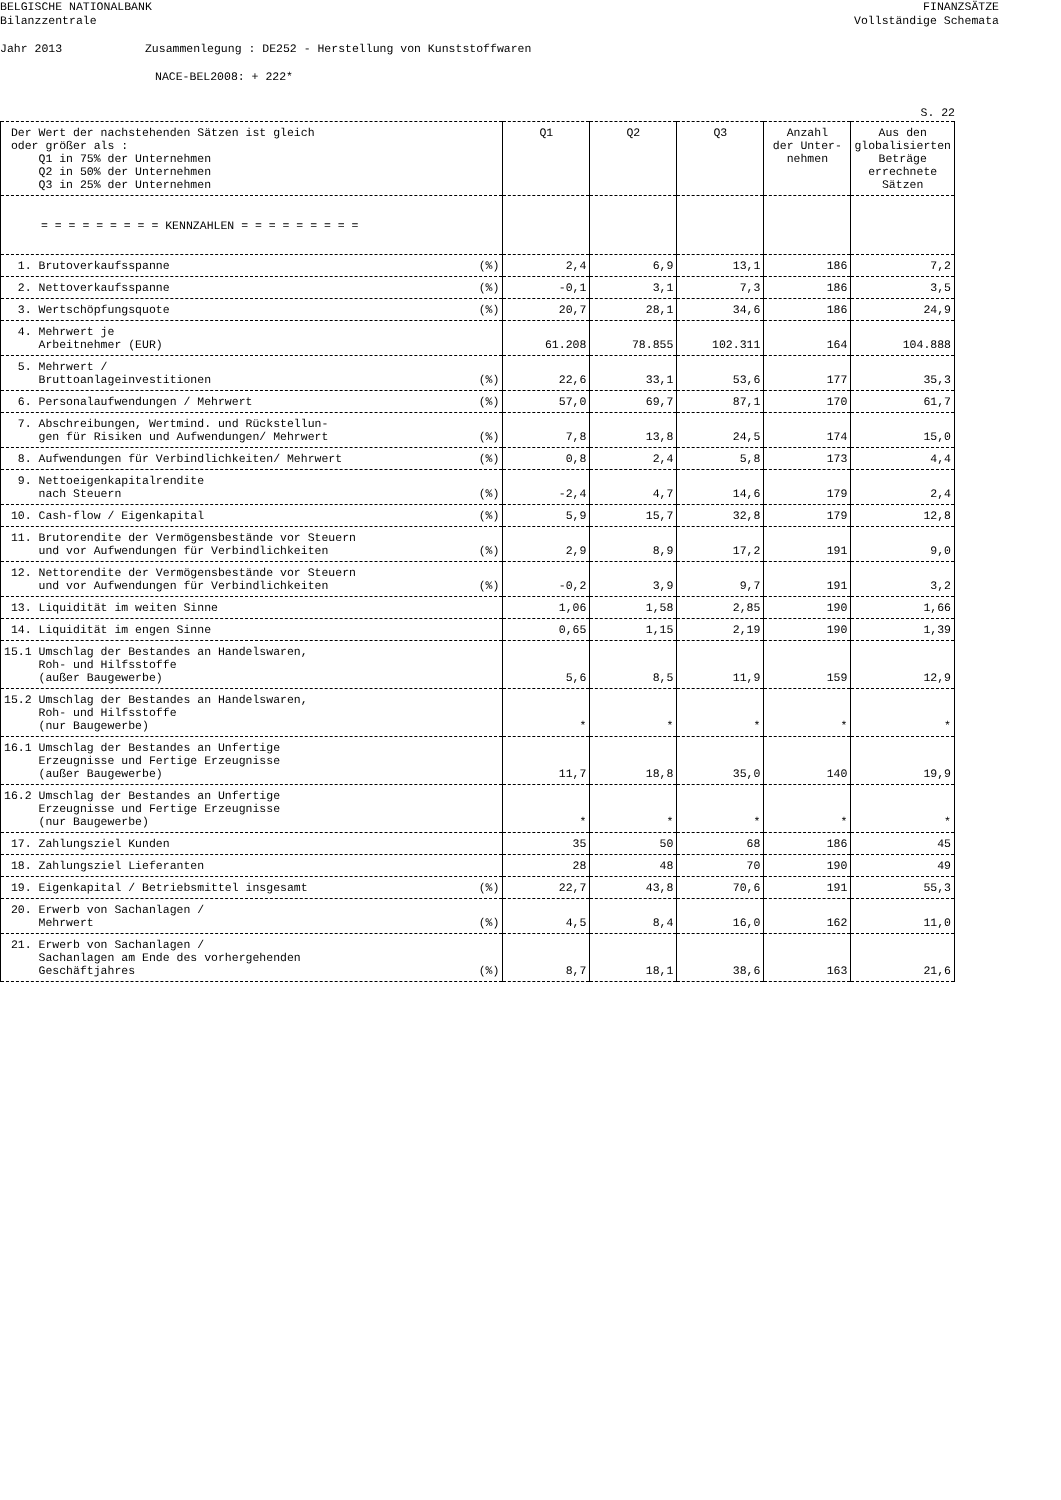BELGISCHE NATIONALBANK
Bilanzzentrale
FINANZSÄTZE
Vollständige Schemata
Jahr 2013 Zusammenlegung : DE252 - Herstellung von Kunststoffwaren
NACE-BEL2008: + 222*
S. 22
| Der Wert der nachstehenden Sätzen ist gleich oder größer als : Q1 in 75% der Unternehmen Q2 in 50% der Unternehmen Q3 in 25% der Unternehmen | Q1 | Q2 | Q3 | Anzahl der Unter- nehmen | Aus den globalisierten Beträge errechnete Sätzen |
| --- | --- | --- | --- | --- | --- |
| = = = = = = = = = KENNZAHLEN = = = = = = = = = | | | | | |
| 1. Brutoverkaufsspanne (%) | 2,4 | 6,9 | 13,1 | 186 | 7,2 |
| 2. Nettoverkaufsspanne (%) | -0,1 | 3,1 | 7,3 | 186 | 3,5 |
| 3. Wertschöpfungsquote (%) | 20,7 | 28,1 | 34,6 | 186 | 24,9 |
| 4. Mehrwert je Arbeitnehmer (EUR) | 61.208 | 78.855 | 102.311 | 164 | 104.888 |
| 5. Mehrwert / Bruttoanlageinvestitionen (%) | 22,6 | 33,1 | 53,6 | 177 | 35,3 |
| 6. Personalaufwendungen / Mehrwert (%) | 57,0 | 69,7 | 87,1 | 170 | 61,7 |
| 7. Abschreibungen, Wertmind. und Rückstellun- gen für Risiken und Aufwendungen/ Mehrwert (%) | 7,8 | 13,8 | 24,5 | 174 | 15,0 |
| 8. Aufwendungen für Verbindlichkeiten/ Mehrwert (%) | 0,8 | 2,4 | 5,8 | 173 | 4,4 |
| 9. Nettoeigenkapitalrendite nach Steuern (%) | -2,4 | 4,7 | 14,6 | 179 | 2,4 |
| 10. Cash-flow / Eigenkapital (%) | 5,9 | 15,7 | 32,8 | 179 | 12,8 |
| 11. Brutorendite der Vermögensbestände vor Steuern und vor Aufwendungen für Verbindlichkeiten (%) | 2,9 | 8,9 | 17,2 | 191 | 9,0 |
| 12. Nettorendite der Vermögensbestände vor Steuern und vor Aufwendungen für Verbindlichkeiten (%) | -0,2 | 3,9 | 9,7 | 191 | 3,2 |
| 13. Liquidität im weiten Sinne | 1,06 | 1,58 | 2,85 | 190 | 1,66 |
| 14. Liquidität im engen Sinne | 0,65 | 1,15 | 2,19 | 190 | 1,39 |
| 15.1 Umschlag der Bestandes an Handelswaren, Roh- und Hilfsstoffe (außer Baugewerbe) | 5,6 | 8,5 | 11,9 | 159 | 12,9 |
| 15.2 Umschlag der Bestandes an Handelswaren, Roh- und Hilfsstoffe (nur Baugewerbe) | * | * | * | * | * |
| 16.1 Umschlag der Bestandes an Unfertige Erzeugnisse und Fertige Erzeugnisse (außer Baugewerbe) | 11,7 | 18,8 | 35,0 | 140 | 19,9 |
| 16.2 Umschlag der Bestandes an Unfertige Erzeugnisse und Fertige Erzeugnisse (nur Baugewerbe) | * | * | * | * | * |
| 17. Zahlungsziel Kunden | 35 | 50 | 68 | 186 | 45 |
| 18. Zahlungsziel Lieferanten | 28 | 48 | 70 | 190 | 49 |
| 19. Eigenkapital / Betriebsmittel insgesamt (%) | 22,7 | 43,8 | 70,6 | 191 | 55,3 |
| 20. Erwerb von Sachanlagen / Mehrwert (%) | 4,5 | 8,4 | 16,0 | 162 | 11,0 |
| 21. Erwerb von Sachanlagen / Sachanlagen am Ende des vorhergehenden Geschäftjahres (%) | 8,7 | 18,1 | 38,6 | 163 | 21,6 |